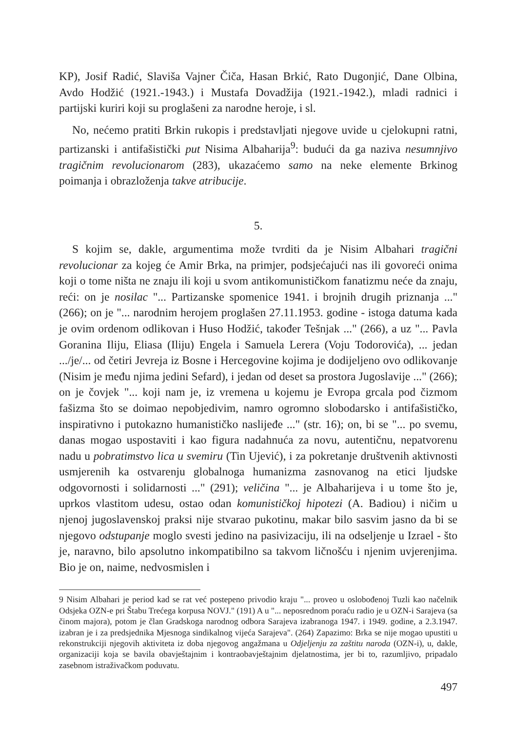KP), Josif Radić, Slaviša Vajner Čiča, Hasan Brkić, Rato Dugonjić, Dane Olbina, Avdo Hodžić (1921.-1943.) i Mustafa Dovadžija (1921.-1942.), mladi radnici i partijski kuriri koji su proglašeni za narodne heroje, i sl.
No, nećemo pratiti Brkin rukopis i predstavljati njegove uvide u cjelokupni ratni, partizanski i antifašistički put Nisima Albaharija<sup>9</sup>: budući da ga naziva nesumnjivo tragičnim revolucionarom (283), ukazaćemo samo na neke elemente Brkinog poimanja i obrazloženja takve atribucije.
5.
S kojim se, dakle, argumentima može tvrditi da je Nisim Albahari tragični revolucionar za kojeg će Amir Brka, na primjer, podsjećajući nas ili govoreći onima koji o tome ništa ne znaju ili koji u svom antikomunističkom fanatizmu neće da znaju, reći: on je nosilac "... Partizanske spomenice 1941. i brojnih drugih priznanja ..." (266); on je "... narodnim herojem proglašen 27.11.1953. godine - istoga datuma kada je ovim ordenom odlikovan i Huso Hodžić, također Tešnjak ..." (266), a uz "... Pavla Goranina Iliju, Eliasa (Iliju) Engela i Samuela Lerera (Voju Todorovića), ... jedan .../je/... od četiri Jevreja iz Bosne i Hercegovine kojima je dodijeljeno ovo odlikovanje (Nisim je među njima jedini Sefard), i jedan od deset sa prostora Jugoslavije ..." (266); on je čovjek "... koji nam je, iz vremena u kojemu je Evropa grcala pod čizmom fašizma što se doimao nepobjedivim, namro ogromno slobodarsko i antifašističko, inspirativno i putokazno humanističko naslijeđe ..." (str. 16); on, bi se "... po svemu, danas mogao uspostaviti i kao figura nadahnuća za novu, autentičnu, nepatvorenu nadu u pobratimstvo lica u svemiru (Tin Ujević), i za pokretanje društvenih aktivnosti usmjerenih ka ostvarenju globalnoga humanizma zasnovanog na etici ljudske odgovornosti i solidarnosti ..." (291); veličina "... je Albaharijeva i u tome što je, uprkos vlastitom udesu, ostao odan komunističkoj hipotezi (A. Badiou) i ničim u njenoj jugoslavenskoj praksi nije stvarao pukotinu, makar bilo sasvim jasno da bi se njegovo odstupanje moglo svesti jedino na pasivizaciju, ili na odseljenje u Izrael - što je, naravno, bilo apsolutno inkompatibilno sa takvom ličnošću i njenim uvjerenjima. Bio je on, naime, nedvosmislen i
9 Nisim Albahari je period kad se rat već postepeno privodio kraju "... proveo u oslobođenoj Tuzli kao načelnik Odsjeka OZN-e pri Štabu Trećega korpusa NOVJ." (191) A u "... neposrednom poraću radio je u OZN-i Sarajeva (sa činom majora), potom je član Gradskoga narodnog odbora Sarajeva izabranoga 1947. i 1949. godine, a 2.3.1947. izabran je i za predsjednika Mjesnoga sindikalnog vijeća Sarajeva". (264) Zapazimo: Brka se nije mogao upustiti u rekonstrukciji njegovih aktiviteta iz doba njegovog angažmana u Odjeljenju za zaštitu naroda (OZN-i), u, dakle, organizaciji koja se bavila obavještajnim i kontraobavještajnim djelatnostima, jer bi to, razumljivo, pripadalo zasebnom istraživačkom poduvatu.
497